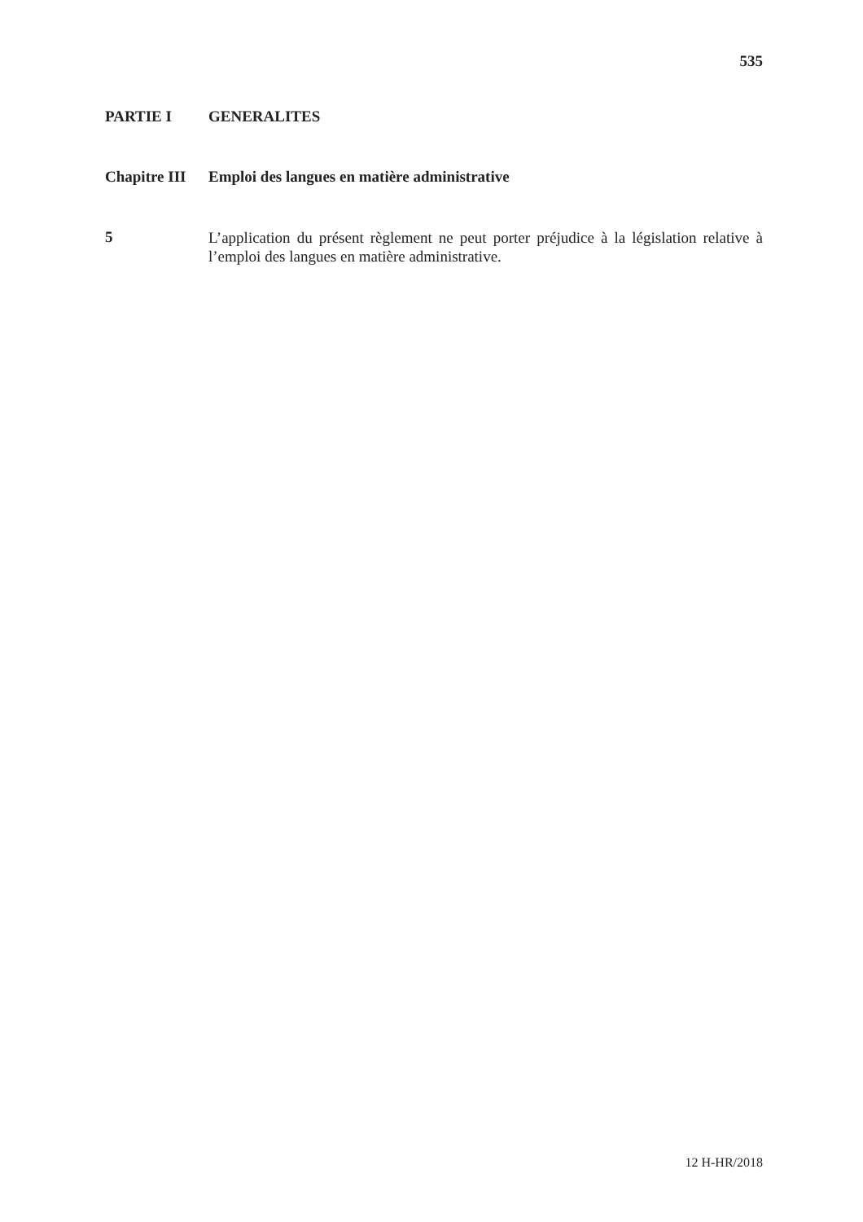535
PARTIE I GENERALITES
Chapitre III
Emploi des langues en matière administrative
5
L’application du présent règlement ne peut porter préjudice à la législation relative à l’emploi des langues en matière administrative.
12 H-HR/2018